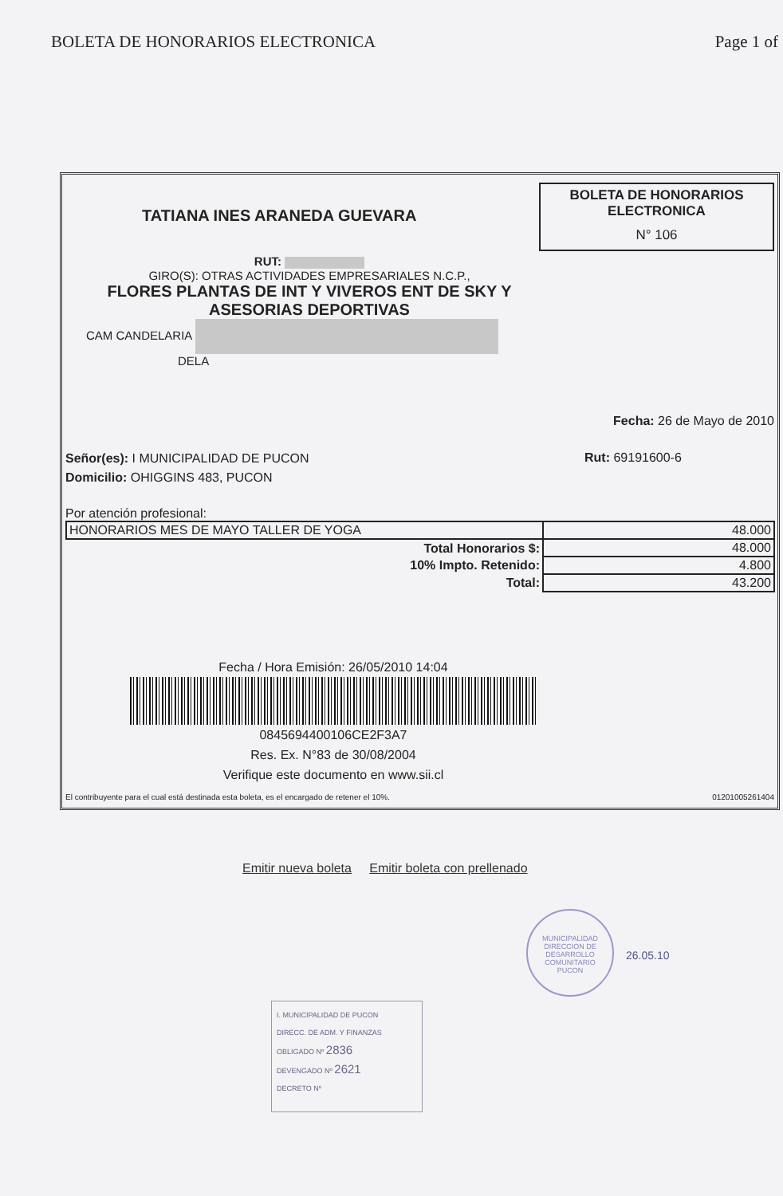BOLETA DE HONORARIOS ELECTRONICA Page 1 of
TATIANA INES ARANEDA GUEVARA
BOLETA DE HONORARIOS
ELECTRONICA
N° 106
RUT:
GIRO(S): OTRAS ACTIVIDADES EMPRESARIALES N.C.P.,
FLORES PLANTAS DE INT Y VIVEROS ENT DE SKY Y ASESORIAS DEPORTIVAS
CAM CANDELARIA
DELA
Fecha: 26 de Mayo de 2010
Señor(es): I MUNICIPALIDAD DE PUCON
Domicilio: OHIGGINS 483, PUCON
Rut: 69191600-6
Por atención profesional:
| HONORARIOS MES DE MAYO TALLER DE YOGA | 48.000 |
| Total Honorarios $: | 48.000 |
| 10% Impto. Retenido: | 4.800 |
| Total: | 43.200 |
Fecha / Hora Emisión: 26/05/2010 14:04
0845694400106CE2F3A7
Res. Ex. N°83 de 30/08/2004
Verifique este documento en www.sii.cl
El contribuyente para el cual está destinada esta boleta, es el encargado de retener el 10%. 01201005261404
Emitir nueva boleta Emitir boleta con prellenado
I. MUNICIPALIDAD DE PUCON
DIRECC. DE ADM. Y FINANZAS
OBLIGADO Nº 2836
DEVENGADO Nº 2621
DECRETO Nº
MUNICIPALIDAD
DIRECCION DE
DESARROLLO
COMUNITARIO
PUCON
26.05.10